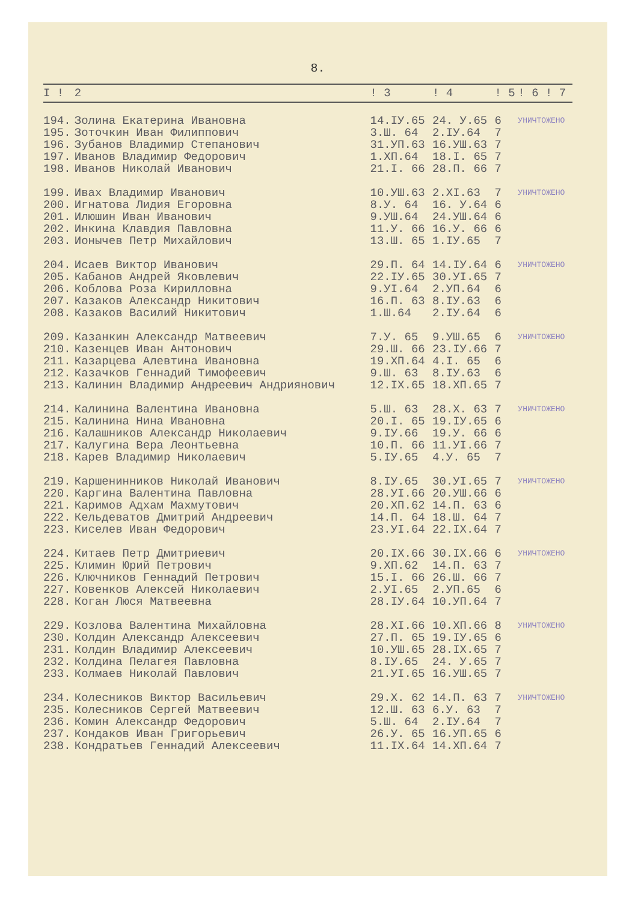8.
| I ! | 2 | ! 3 | ! 4 | ! 5 | ! 6 ! 7 |
| --- | --- | --- | --- | --- | --- |
| 194. | Золина Екатерина Ивановна | 14.IУ.65 | 24. У.65 | 6 | УНИЧТОЖЕНО |
| 195. | Зоточкин Иван Филиппович | 3.Ш. 64 | 2.IУ.64 | 7 | |
| 196. | Зубанов Владимир Степанович | 31.УП.63 | 16.УШ.63 | 7 | |
| 197. | Иванов Владимир Федорович | 1.XП.64 | 18.I. 65 | 7 | |
| 198. | Иванов Николай Иванович | 21.I. 66 | 28.П. 66 | 7 | |
| 199. | Ивах Владимир Иванович | 10.УШ.63 | 2.XI.63 | 7 | УНИЧТОЖЕНО |
| 200. | Игнатова Лидия Егоровна | 8.У. 64 | 16. У.64 | 6 | |
| 201. | Илюшин Иван Иванович | 9.УШ.64 | 24.УШ.64 | 6 | |
| 202. | Инкина Клавдия Павловна | 11.У. 66 | 16.У. 66 | 6 | |
| 203. | Ионычев Петр Михайлович | 13.Ш. 65 | 1.IУ.65 | 7 | |
| 204. | Исаев Виктор Иванович | 29.П. 64 | 14.IУ.64 | 6 | УНИЧТОЖЕНО |
| 205. | Кабанов Андрей Яковлевич | 22.IУ.65 | 30.УI.65 | 7 | |
| 206. | Коблова Роза Кирилловна | 9.УI.64 | 2.УП.64 | 6 | |
| 207. | Казаков Александр Никитович | 16.П. 63 | 8.IУ.63 | 6 | |
| 208. | Казаков Василий Никитович | 1.Ш.64 | 2.IУ.64 | 6 | |
| 209. | Казанкин Александр Матвеевич | 7.У. 65 | 9.УШ.65 | 6 | УНИЧТОЖЕНО |
| 210. | Казенцев Иван Антонович | 29.Ш. 66 | 23.IУ.66 | 7 | |
| 211. | Казарцева Алевтина Ивановна | 19.XП.64 | 4.I. 65 | 6 | |
| 212. | Казачков Геннадий Тимофеевич | 9.Ш. 63 | 8.IУ.63 | 6 | |
| 213. | Калинин Владимир Андреевич Андриянович | 12.IX.65 | 18.XП.65 | 7 | |
| 214. | Калинина Валентина Ивановна | 5.Ш. 63 | 28.X. 63 | 7 | УНИЧТОЖЕНО |
| 215. | Калинина Нина Ивановна | 20.I. 65 | 19.IУ.65 | 6 | |
| 216. | Калашников Александр Николаевич | 9.IУ.66 | 19.У. 66 | 6 | |
| 217. | Калугина Вера Леонтьевна | 10.П. 66 | 11.УI.66 | 7 | |
| 218. | Карев Владимир Николаевич | 5.IУ.65 | 4.У. 65 | 7 | |
| 219. | Каршенинников Николай Иванович | 8.IУ.65 | 30.УI.65 | 7 | УНИЧТОЖЕНО |
| 220. | Каргина Валентина Павловна | 28.УI.66 | 20.УШ.66 | 6 | |
| 221. | Каримов Адхам Махмутович | 20.XП.62 | 14.П. 63 | 6 | |
| 222. | Кельдеватов Дмитрий Андреевич | 14.П. 64 | 18.Ш. 64 | 7 | |
| 223. | Киселев Иван Федорович | 23.УI.64 | 22.IX.64 | 7 | |
| 224. | Китаев Петр Дмитриевич | 20.IX.66 | 30.IX.66 | 6 | УНИЧТОЖЕНО |
| 225. | Климин Юрий Петрович | 9.XП.62 | 14.П. 63 | 7 | |
| 226. | Ключников Геннадий Петрович | 15.I. 66 | 26.Ш. 66 | 7 | |
| 227. | Ковенков Алексей Николаевич | 2.УI.65 | 2.УП.65 | 6 | |
| 228. | Коган Люся Матвеевна | 28.IУ.64 | 10.УП.64 | 7 | |
| 229. | Козлова Валентина Михайловна | 28.XI.66 | 10.XП.66 | 8 | УНИЧТОЖЕНО |
| 230. | Колдин Александр Алексеевич | 27.П. 65 | 19.IУ.65 | 6 | |
| 231. | Колдин Владимир Алексеевич | 10.УШ.65 | 28.IX.65 | 7 | |
| 232. | Колдина Пелагея Павловна | 8.IУ.65 | 24. У.65 | 7 | |
| 233. | Колмаев Николай Павлович | 21.УI.65 | 16.УШ.65 | 7 | |
| 234. | Колесников Виктор Васильевич | 29.X. 62 | 14.П. 63 | 7 | УНИЧТОЖЕНО |
| 235. | Колесников Сергей Матвеевич | 12.Ш. 63 | 6.У. 63 | 7 | |
| 236. | Комин Александр Федорович | 5.Ш. 64 | 2.IУ.64 | 7 | |
| 237. | Кондаков Иван Григорьевич | 26.У. 65 | 16.УП.65 | 6 | |
| 238. | Кондратьев Геннадий Алексеевич | 11.IX.64 | 14.XП.64 | 7 | |